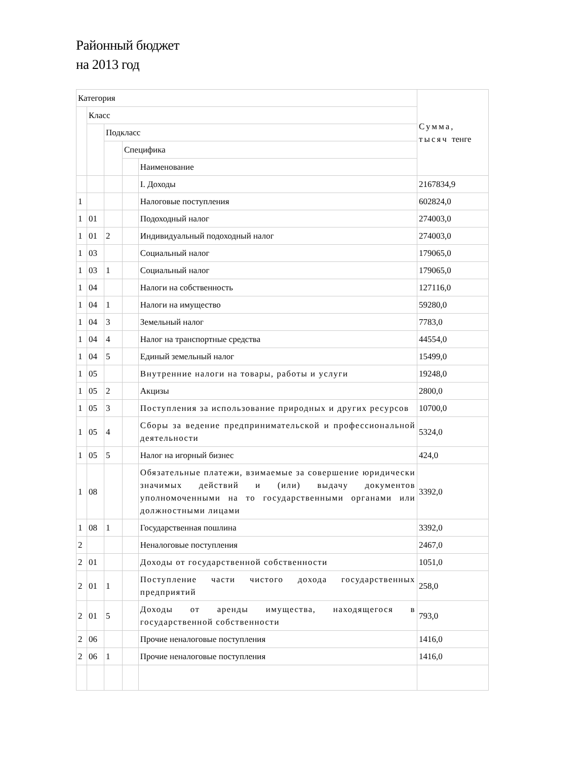Районный бюджет
на 2013 год
| Категория | | | | | Сумма, тысяч тенге |
| | Класс | | | | |
| | | Подкласс | | | |
| | | | Специфика | | |
| | | | | Наименование | |
| | | | | I. Доходы | 2167834,9 |
| 1 | | | | Налоговые поступления | 602824,0 |
| 1 | 01 | | | Подоходный налог | 274003,0 |
| 1 | 01 | 2 | | Индивидуальный подоходный налог | 274003,0 |
| 1 | 03 | | | Социальный налог | 179065,0 |
| 1 | 03 | 1 | | Социальный налог | 179065,0 |
| 1 | 04 | | | Налоги на собственность | 127116,0 |
| 1 | 04 | 1 | | Налоги на имущество | 59280,0 |
| 1 | 04 | 3 | | Земельный налог | 7783,0 |
| 1 | 04 | 4 | | Налог на транспортные средства | 44554,0 |
| 1 | 04 | 5 | | Единый земельный налог | 15499,0 |
| 1 | 05 | | | Внутренние налоги на товары, работы и услуги | 19248,0 |
| 1 | 05 | 2 | | Акцизы | 2800,0 |
| 1 | 05 | 3 | | Поступления за использование природных и других ресурсов | 10700,0 |
| 1 | 05 | 4 | | Сборы за ведение предпринимательской и профессиональной деятельности | 5324,0 |
| 1 | 05 | 5 | | Налог на игорный бизнес | 424,0 |
| 1 | 08 | | | Обязательные платежи, взимаемые за совершение юридически значимых действий и (или) выдачу документов уполномоченными на то государственными органами или должностными лицами | 3392,0 |
| 1 | 08 | 1 | | Государственная пошлина | 3392,0 |
| 2 | | | | Неналоговые поступления | 2467,0 |
| 2 | 01 | | | Доходы от государственной собственности | 1051,0 |
| 2 | 01 | 1 | | Поступление части чистого дохода государственных предприятий | 258,0 |
| 2 | 01 | 5 | | Доходы от аренды имущества, находящегося в государственной собственности | 793,0 |
| 2 | 06 | | | Прочие неналоговые поступления | 1416,0 |
| 2 | 06 | 1 | | Прочие неналоговые поступления | 1416,0 |